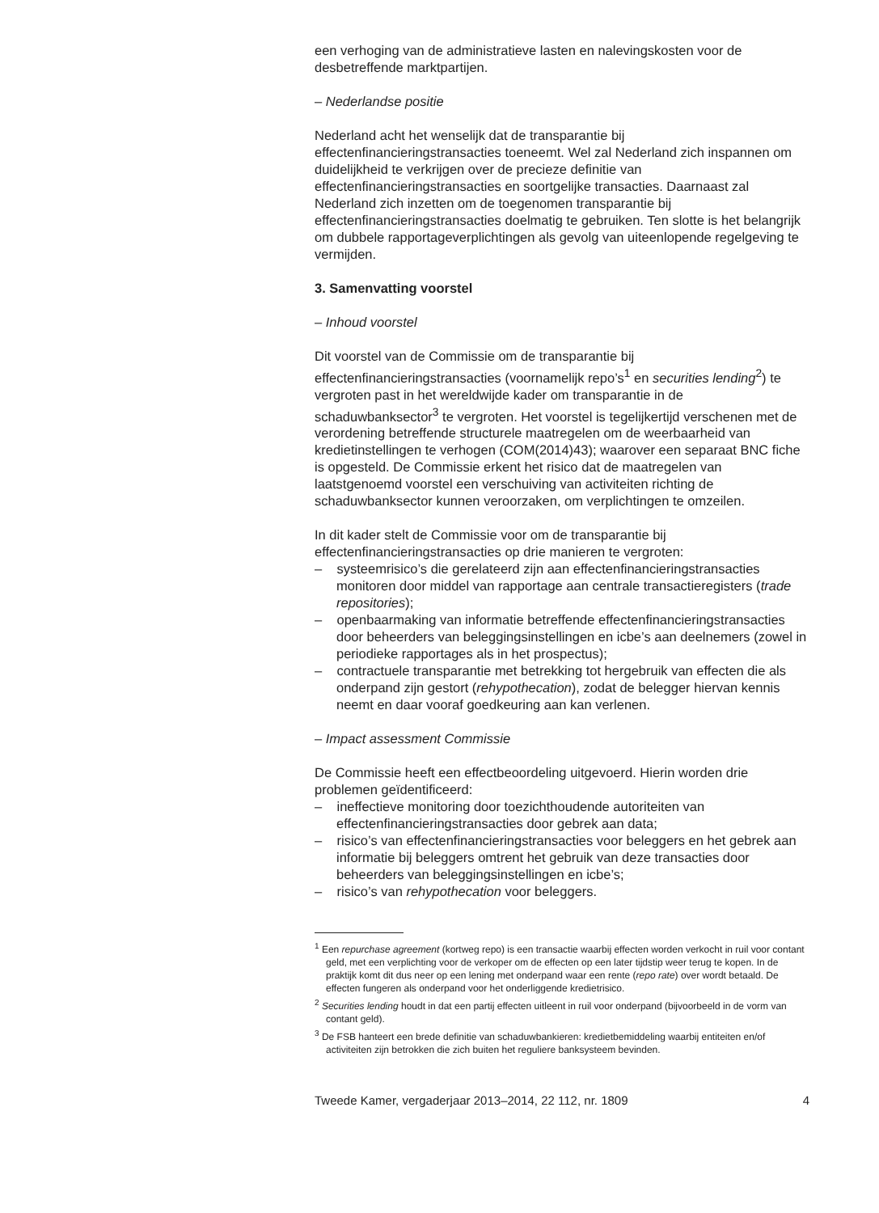een verhoging van de administratieve lasten en nalevingskosten voor de desbetreffende marktpartijen.
– Nederlandse positie
Nederland acht het wenselijk dat de transparantie bij effectenfinancieringstransacties toeneemt. Wel zal Nederland zich inspannen om duidelijkheid te verkrijgen over de precieze definitie van effectenfinancieringstransacties en soortgelijke transacties. Daarnaast zal Nederland zich inzetten om de toegenomen transparantie bij effectenfinancieringstransacties doelmatig te gebruiken. Ten slotte is het belangrijk om dubbele rapportageverplichtingen als gevolg van uiteenlopende regelgeving te vermijden.
3. Samenvatting voorstel
– Inhoud voorstel
Dit voorstel van de Commissie om de transparantie bij effectenfinancieringstransacties (voornamelijk repo’s<sup>1</sup> en securities lending<sup>2</sup>) te vergroten past in het wereldwijde kader om transparantie in de schaduwbanksector<sup>3</sup> te vergroten. Het voorstel is tegelijkertijd verschenen met de verordening betreffende structurele maatregelen om de weerbaarheid van kredietinstellingen te verhogen (COM(2014)43); waarover een separaat BNC fiche is opgesteld. De Commissie erkent het risico dat de maatregelen van laatstgenoemd voorstel een verschuiving van activiteiten richting de schaduwbanksector kunnen veroorzaken, om verplichtingen te omzeilen.
In dit kader stelt de Commissie voor om de transparantie bij effectenfinancieringstransacties op drie manieren te vergroten:
– systeemrisico’s die gerelateerd zijn aan effectenfinancieringstransacties monitoren door middel van rapportage aan centrale transactieregisters (trade repositories);
– openbaarmaking van informatie betreffende effectenfinancieringstransacties door beheerders van beleggingsinstellingen en icbe’s aan deelnemers (zowel in periodieke rapportages als in het prospectus);
– contractuele transparantie met betrekking tot hergebruik van effecten die als onderpand zijn gestort (rehypothecation), zodat de belegger hiervan kennis neemt en daar vooraf goedkeuring aan kan verlenen.
– Impact assessment Commissie
De Commissie heeft een effectbeoordeling uitgevoerd. Hierin worden drie problemen geïdentificeerd:
– ineffectieve monitoring door toezichthoudende autoriteiten van effectenfinancieringstransacties door gebrek aan data;
– risico’s van effectenfinancieringstransacties voor beleggers en het gebrek aan informatie bij beleggers omtrent het gebruik van deze transacties door beheerders van beleggingsinstellingen en icbe’s;
– risico’s van rehypothecation voor beleggers.
<sup>1</sup> Een repurchase agreement (kortweg repo) is een transactie waarbij effecten worden verkocht in ruil voor contant geld, met een verplichting voor de verkoper om de effecten op een later tijdstip weer terug te kopen. In de praktijk komt dit dus neer op een lening met onderpand waar een rente (repo rate) over wordt betaald. De effecten fungeren als onderpand voor het onderliggende kredietrisico.
<sup>2</sup> Securities lending houdt in dat een partij effecten uitleent in ruil voor onderpand (bijvoorbeeld in de vorm van contant geld).
<sup>3</sup> De FSB hanteert een brede definitie van schaduwbankieren: kredietbemiddeling waarbij entiteiten en/of activiteiten zijn betrokken die zich buiten het reguliere banksysteem bevinden.
Tweede Kamer, vergaderjaar 2013–2014, 22 112, nr. 1809 4